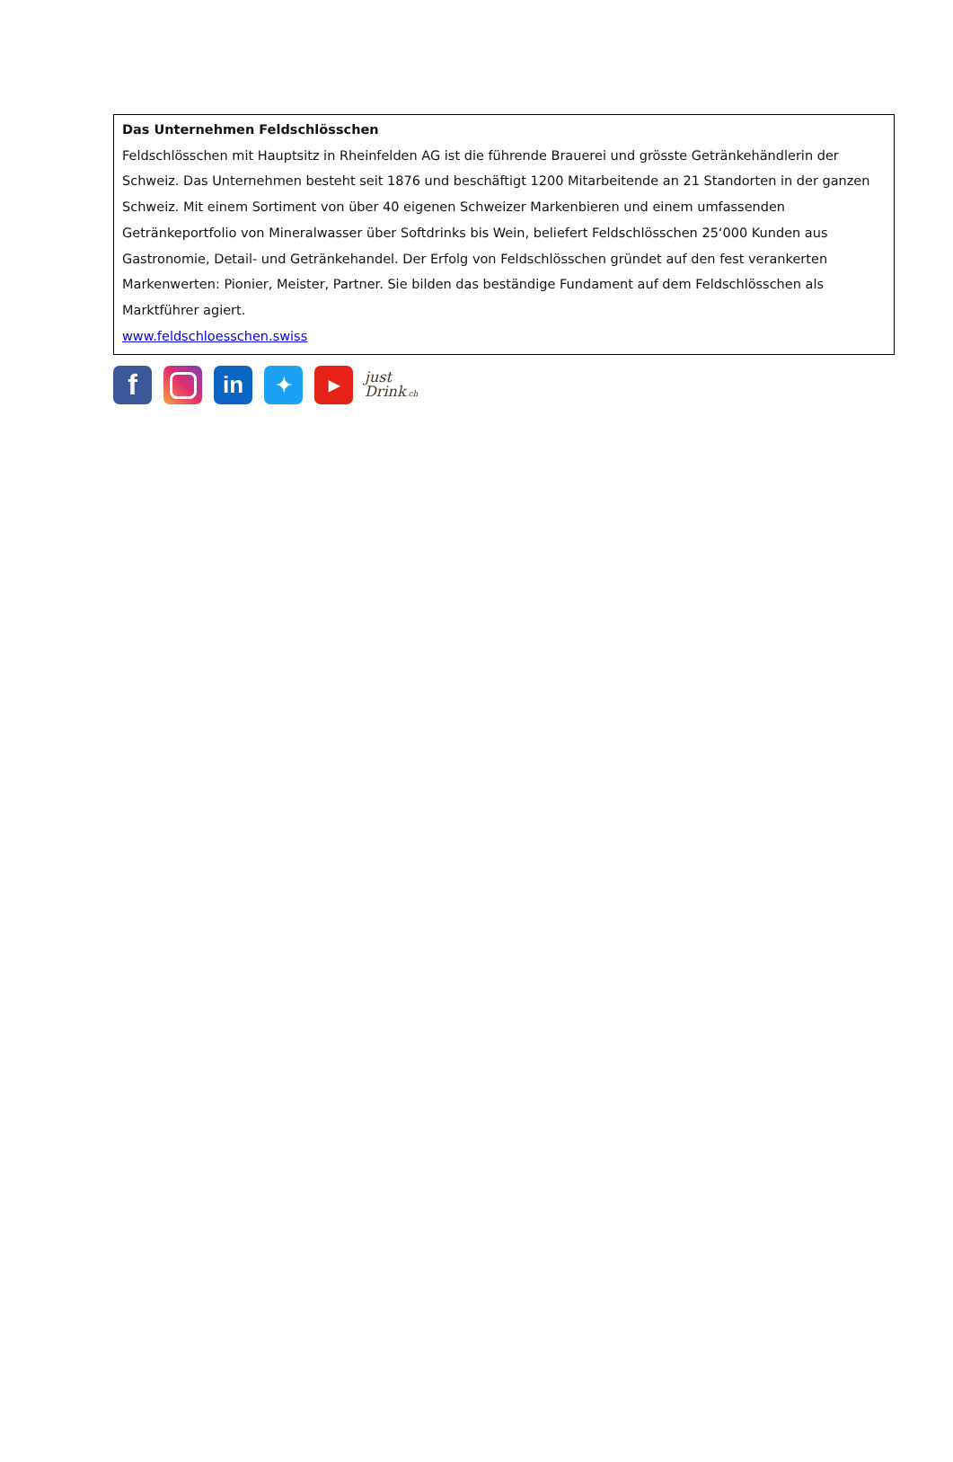Das Unternehmen Feldschlösschen
Feldschlösschen mit Hauptsitz in Rheinfelden AG ist die führende Brauerei und grösste Getränkehändlerin der Schweiz. Das Unternehmen besteht seit 1876 und beschäftigt 1200 Mitarbeitende an 21 Standorten in der ganzen Schweiz. Mit einem Sortiment von über 40 eigenen Schweizer Markenbieren und einem umfassenden Getränkeportfolio von Mineralwasser über Softdrinks bis Wein, beliefert Feldschlösschen 25‘000 Kunden aus Gastronomie, Detail- und Getränkehandel. Der Erfolg von Feldschlösschen gründet auf den fest verankerten Markenwerten: Pionier, Meister, Partner. Sie bilden das beständige Fundament auf dem Feldschlösschen als Marktführer agiert.
www.feldschloesschen.swiss
f
in
✦
▶
just
Drink.ch